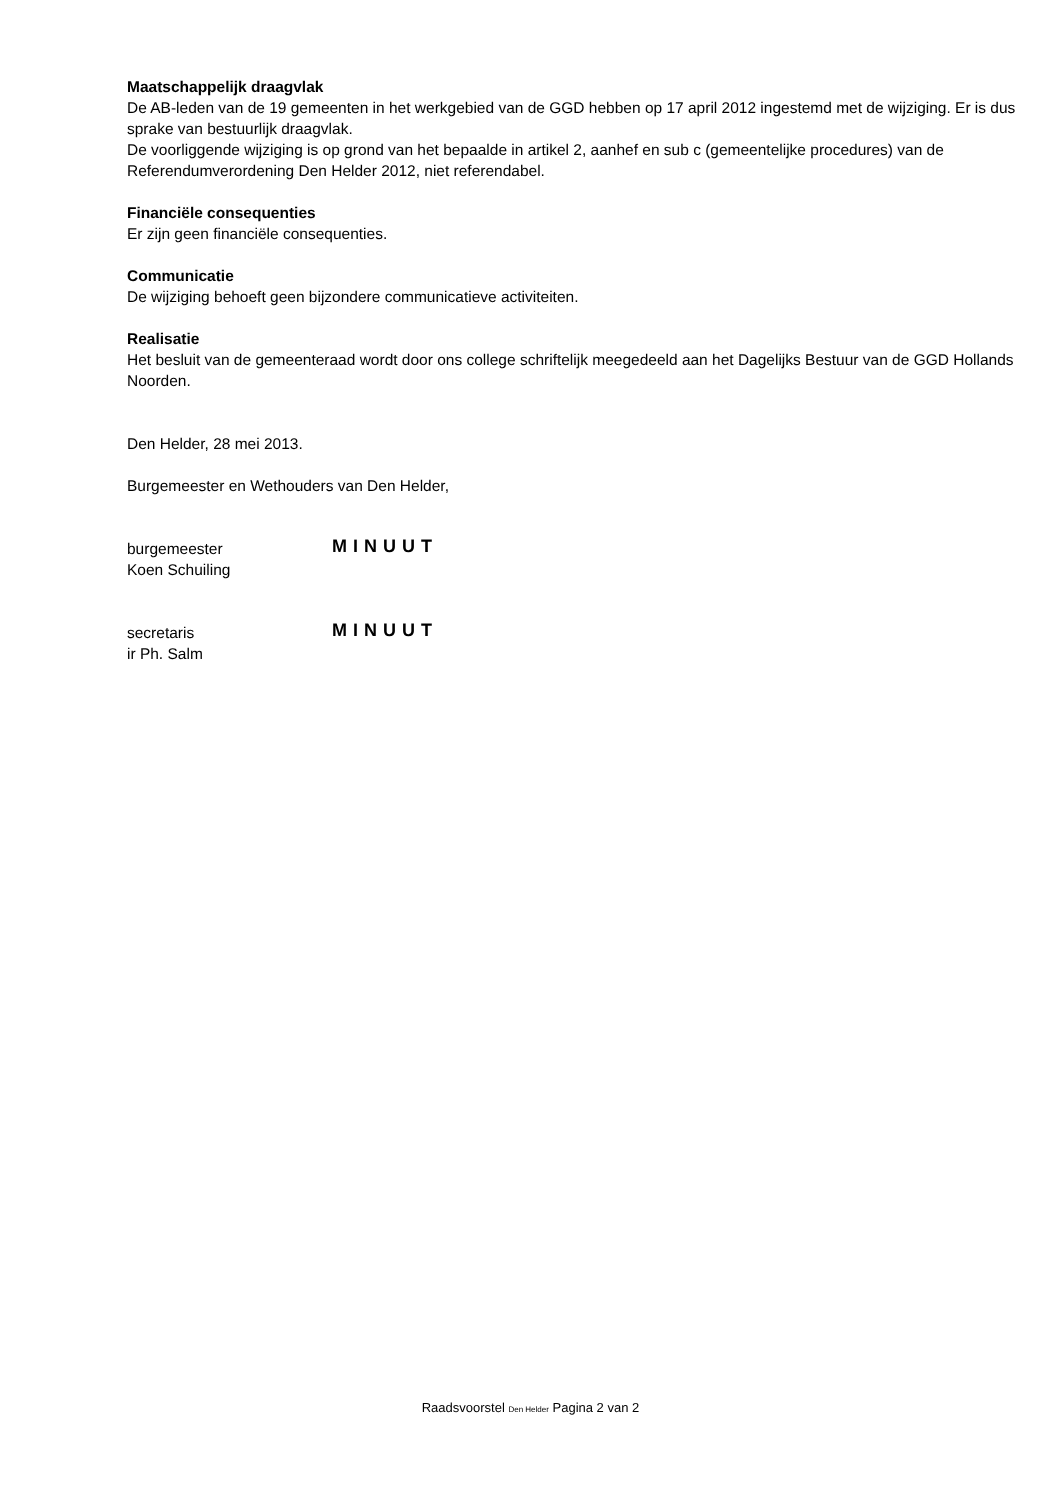Maatschappelijk draagvlak
De AB-leden van de 19 gemeenten in het werkgebied van de GGD hebben op 17 april 2012 ingestemd met de wijziging. Er is dus sprake van bestuurlijk draagvlak.
De voorliggende wijziging is op grond van het bepaalde in artikel 2, aanhef en sub c (gemeentelijke procedures) van de Referendumverordening Den Helder 2012, niet referendabel.
Financiële consequenties
Er zijn geen financiële consequenties.
Communicatie
De wijziging behoeft geen bijzondere communicatieve activiteiten.
Realisatie
Het besluit van de gemeenteraad wordt door ons college schriftelijk meegedeeld aan het Dagelijks Bestuur van de GGD Hollands Noorden.
Den Helder, 28 mei 2013.
Burgemeester en Wethouders van Den Helder,
burgemeester
Koen Schuiling
MINUUT
secretaris
ir Ph. Salm
MINUUT
Raadsvoorstel Den Helder Pagina 2 van 2